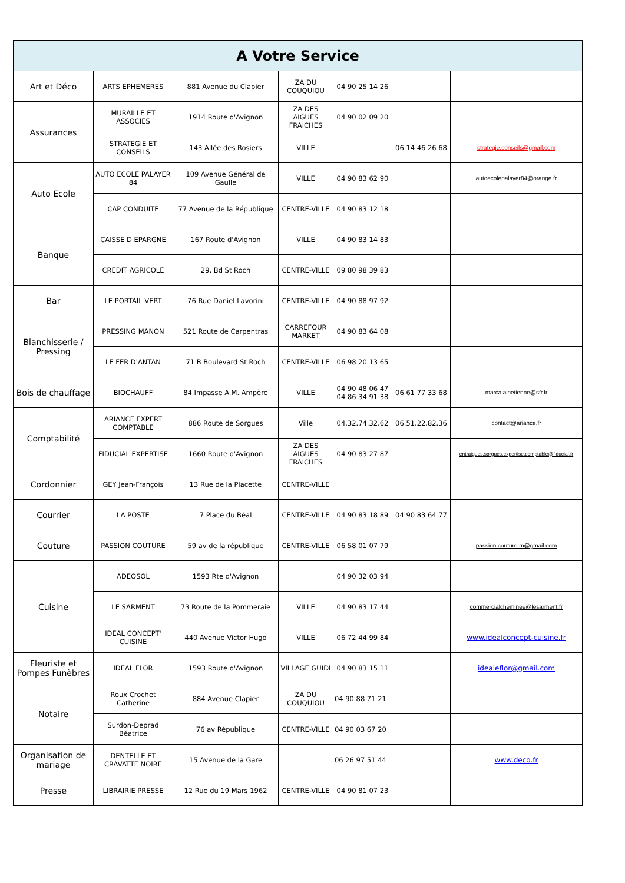| A Votre Service | | | | | | |
| --- | --- | --- | --- | --- | --- | --- |
| Art et Déco | ARTS EPHEMERES | 881 Avenue du Clapier | ZA DU COUQUIOU | 04 90 25 14 26 | | |
| Assurances | MURAILLE ET ASSOCIES | 1914 Route d'Avignon | ZA DES AIGUES FRAICHES | 04 90 02 09 20 | | |
| | STRATEGIE ET CONSEILS | 143 Allée des Rosiers | VILLE | | 06 14 46 26 68 | strategie.conseils@gmail.com |
| Auto Ecole | AUTO ECOLE PALAYER 84 | 109 Avenue Général de Gaulle | VILLE | 04 90 83 62 90 | | autoecolepalayer84@orange.fr |
| | CAP CONDUITE | 77 Avenue de la République | CENTRE-VILLE | 04 90 83 12 18 | | |
| Banque | CAISSE D EPARGNE | 167 Route d'Avignon | VILLE | 04 90 83 14 83 | | |
| | CREDIT AGRICOLE | 29, Bd St Roch | CENTRE-VILLE | 09 80 98 39 83 | | |
| Bar | LE PORTAIL VERT | 76 Rue Daniel Lavorini | CENTRE-VILLE | 04 90 88 97 92 | | |
| Blanchisserie / Pressing | PRESSING MANON | 521 Route de Carpentras | CARREFOUR MARKET | 04 90 83 64 08 | | |
| | LE FER D'ANTAN | 71 B Boulevard St Roch | CENTRE-VILLE | 06 98 20 13 65 | | |
| Bois de chauffage | BIOCHAUFF | 84 Impasse A.M. Ampère | VILLE | 04 90 48 06 47 04 86 34 91 38 | 06 61 77 33 68 | marcalainetienne@sfr.fr |
| Comptabilité | ARIANCE EXPERT COMPTABLE | 886 Route de Sorgues | Ville | 04.32.74.32.62 | 06.51.22.82.36 | contact@ariance.fr |
| | FIDUCIAL EXPERTISE | 1660 Route d'Avignon | ZA DES AIGUES FRAICHES | 04 90 83 27 87 | | entraigues.sorgues.expertise.comptable@fiducial.fr |
| Cordonnier | GEY Jean-François | 13 Rue de la Placette | CENTRE-VILLE | | | |
| Courrier | LA POSTE | 7 Place du Béal | CENTRE-VILLE | 04 90 83 18 89 | 04 90 83 64 77 | |
| Couture | PASSION COUTURE | 59 av de la république | CENTRE-VILLE | 06 58 01 07 79 | | passion.couture.m@gmail.com |
| Cuisine | ADEOSOL | 1593 Rte d'Avignon | | 04 90 32 03 94 | | |
| | LE SARMENT | 73 Route de la Pommeraie | VILLE | 04 90 83 17 44 | | commercialcheminee@lesarment.fr |
| | IDEAL CONCEPT' CUISINE | 440 Avenue Victor Hugo | VILLE | 06 72 44 99 84 | | www.idealconcept-cuisine.fr |
| Fleuriste et Pompes Funèbres | IDEAL FLOR | 1593 Route d'Avignon | VILLAGE GUIDI | 04 90 83 15 11 | | idealeflor@gmail.com |
| Notaire | Roux Crochet Catherine | 884 Avenue Clapier | ZA DU COUQUIOU | 04 90 88 71 21 | | |
| | Surdon-Deprad Béatrice | 76 av République | CENTRE-VILLE | 04 90 03 67 20 | | |
| Organisation de mariage | DENTELLE ET CRAVATTE NOIRE | 15 Avenue de la Gare | | 06 26 97 51 44 | | www.deco.fr |
| Presse | LIBRAIRIE PRESSE | 12 Rue du 19 Mars 1962 | CENTRE-VILLE | 04 90 81 07 23 | | |